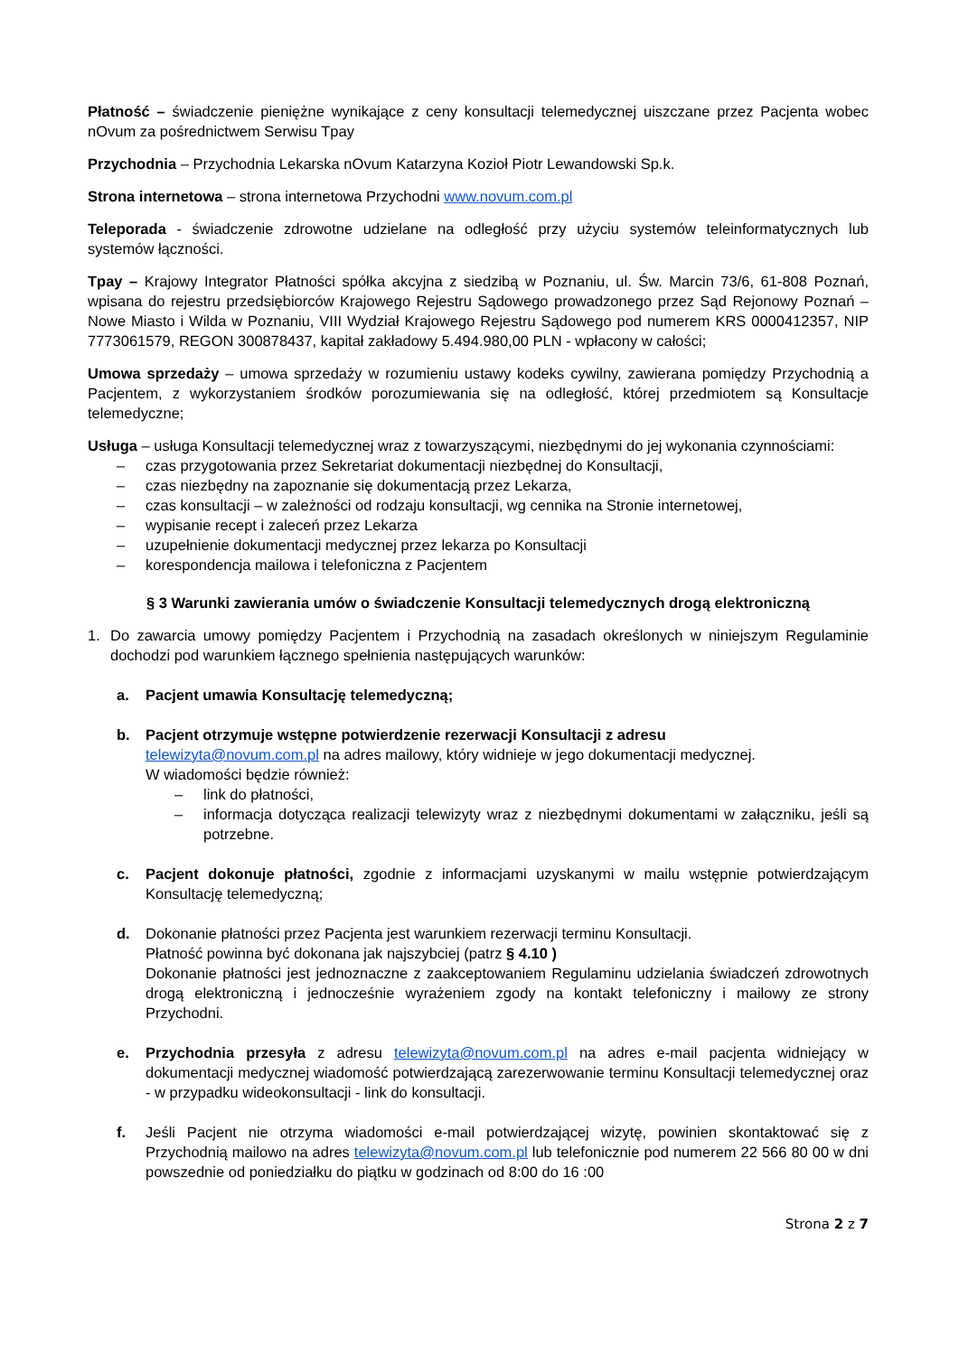Płatność – świadczenie pieniężne wynikające z ceny konsultacji telemedycznej uiszczane przez Pacjenta wobec nOvum za pośrednictwem Serwisu Tpay
Przychodnia – Przychodnia Lekarska nOvum Katarzyna Kozioł Piotr Lewandowski Sp.k.
Strona internetowa – strona internetowa Przychodni www.novum.com.pl
Teleporada - świadczenie zdrowotne udzielane na odległość przy użyciu systemów teleinformatycznych lub systemów łączności.
Tpay – Krajowy Integrator Płatności spółka akcyjna z siedzibą w Poznaniu, ul. Św. Marcin 73/6, 61-808 Poznań, wpisana do rejestru przedsiębiorców Krajowego Rejestru Sądowego prowadzonego przez Sąd Rejonowy Poznań – Nowe Miasto i Wilda w Poznaniu, VIII Wydział Krajowego Rejestru Sądowego pod numerem KRS 0000412357, NIP 7773061579, REGON 300878437, kapitał zakładowy 5.494.980,00 PLN - wpłacony w całości;
Umowa sprzedaży – umowa sprzedaży w rozumieniu ustawy kodeks cywilny, zawierana pomiędzy Przychodnią a Pacjentem, z wykorzystaniem środków porozumiewania się na odległość, której przedmiotem są Konsultacje telemedyczne;
Usługa – usługa Konsultacji telemedycznej wraz z towarzyszącymi, niezbędnymi do jej wykonania czynnościami:
– czas przygotowania przez Sekretariat dokumentacji niezbędnej do Konsultacji,
– czas niezbędny na zapoznanie się dokumentacją przez Lekarza,
– czas konsultacji – w zależności od rodzaju konsultacji, wg cennika na Stronie internetowej,
– wypisanie recept i zaleceń przez Lekarza
– uzupełnienie dokumentacji medycznej przez lekarza po Konsultacji
– korespondencja mailowa i telefoniczna z Pacjentem
§ 3 Warunki zawierania umów o świadczenie Konsultacji telemedycznych drogą elektroniczną
1. Do zawarcia umowy pomiędzy Pacjentem i Przychodnią na zasadach określonych w niniejszym Regulaminie dochodzi pod warunkiem łącznego spełnienia następujących warunków:
a. Pacjent umawia Konsultację telemedyczną;
b. Pacjent otrzymuje wstępne potwierdzenie rezerwacji Konsultacji z adresu
telewizyta@novum.com.pl na adres mailowy, który widnieje w jego dokumentacji medycznej.
W wiadomości będzie również:
– link do płatności,
– informacja dotycząca realizacji telewizyty wraz z niezbędnymi dokumentami w załączniku, jeśli są potrzebne.
c. Pacjent dokonuje płatności, zgodnie z informacjami uzyskanymi w mailu wstępnie potwierdzającym Konsultację telemedyczną;
d. Dokonanie płatności przez Pacjenta jest warunkiem rezerwacji terminu Konsultacji.
Płatność powinna być dokonana jak najszybciej (patrz § 4.10 )
Dokonanie płatności jest jednoznaczne z zaakceptowaniem Regulaminu udzielania świadczeń zdrowotnych drogą elektroniczną i jednocześnie wyrażeniem zgody na kontakt telefoniczny i mailowy ze strony Przychodni.
e. Przychodnia przesyła z adresu telewizyta@novum.com.pl na adres e-mail pacjenta widniejący w dokumentacji medycznej wiadomość potwierdzającą zarezerwowanie terminu Konsultacji telemedycznej oraz - w przypadku wideokonsultacji - link do konsultacji.
f. Jeśli Pacjent nie otrzyma wiadomości e-mail potwierdzającej wizytę, powinien skontaktować się z Przychodnią mailowo na adres telewizyta@novum.com.pl lub telefonicznie pod numerem 22 566 80 00 w dni powszednie od poniedziałku do piątku w godzinach od 8:00 do 16 :00
Strona 2 z 7